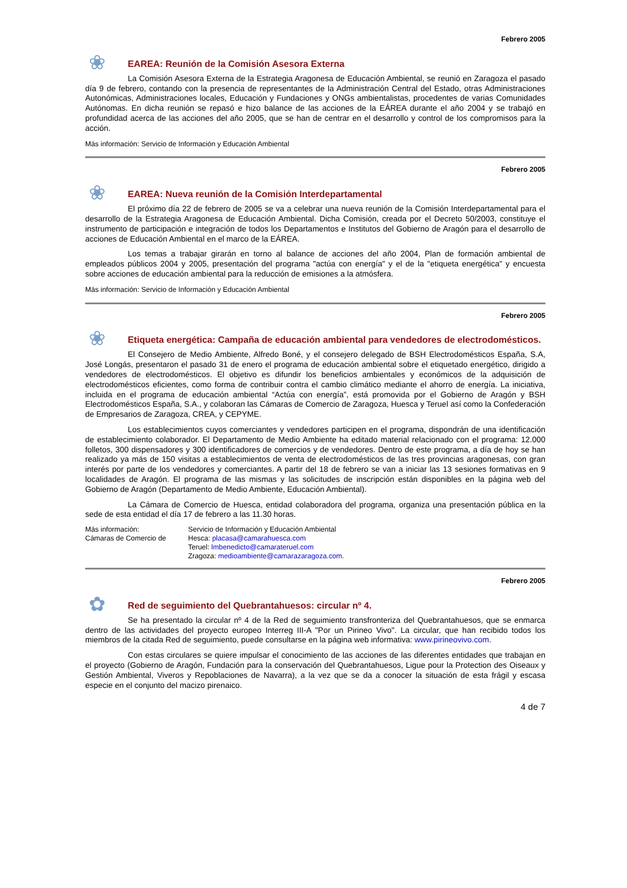Febrero 2005
❀
EAREA: Reunión de la Comisión Asesora Externa
La Comisión Asesora Externa de la Estrategia Aragonesa de Educación Ambiental, se reunió en Zaragoza el pasado día 9 de febrero, contando con la presencia de representantes de la Administración Central del Estado, otras Administraciones Autonómicas, Administraciones locales, Educación y Fundaciones y ONGs ambientalistas, procedentes de varias Comunidades Autónomas. En dicha reunión se repasó e hizo balance de las acciones de la EÁREA durante el año 2004 y se trabajó en profundidad acerca de las acciones del año 2005, que se han de centrar en el desarrollo y control de los compromisos para la acción.
Más información: Servicio de Información y Educación Ambiental
Febrero 2005
❀
EAREA: Nueva reunión de la Comisión Interdepartamental
El próximo día 22 de febrero de 2005 se va a celebrar una nueva reunión de la Comisión Interdepartamental para el desarrollo de la Estrategia Aragonesa de Educación Ambiental. Dicha Comisión, creada por el Decreto 50/2003, constituye el instrumento de participación e integración de todos los Departamentos e Institutos del Gobierno de Aragón para el desarrollo de acciones de Educación Ambiental en el marco de la EÁREA.
Los temas a trabajar girarán en torno al balance de acciones del año 2004, Plan de formación ambiental de empleados públicos 2004 y 2005, presentación del programa "actúa con energía" y el de la "etiqueta energética" y encuesta sobre acciones de educación ambiental para la reducción de emisiones a la atmósfera.
Más información: Servicio de Información y Educación Ambiental
Febrero 2005
❀
Etiqueta energética: Campaña de educación ambiental para vendedores de electrodomésticos.
El Consejero de Medio Ambiente, Alfredo Boné, y el consejero delegado de BSH Electrodomésticos España, S.A, José Longás, presentaron el pasado 31 de enero el programa de educación ambiental sobre el etiquetado energético, dirigido a vendedores de electrodomésticos. El objetivo es difundir los beneficios ambientales y económicos de la adquisición de electrodomésticos eficientes, como forma de contribuir contra el cambio climático mediante el ahorro de energía. La iniciativa, incluida en el programa de educación ambiental “Actúa con energía”, está promovida por el Gobierno de Aragón y BSH Electrodomésticos España, S.A., y colaboran las Cámaras de Comercio de Zaragoza, Huesca y Teruel así como la Confederación de Empresarios de Zaragoza, CREA, y CEPYME.
Los establecimientos cuyos comerciantes y vendedores participen en el programa, dispondrán de una identificación de establecimiento colaborador. El Departamento de Medio Ambiente ha editado material relacionado con el programa: 12.000 folletos, 300 dispensadores y 300 identificadores de comercios y de vendedores. Dentro de este programa, a día de hoy se han realizado ya más de 150 visitas a establecimientos de venta de electrodomésticos de las tres provincias aragonesas, con gran interés por parte de los vendedores y comerciantes. A partir del 18 de febrero se van a iniciar las 13 sesiones formativas en 9 localidades de Aragón. El programa de las mismas y las solicitudes de inscripción están disponibles en la página web del Gobierno de Aragón (Departamento de Medio Ambiente, Educación Ambiental).
La Cámara de Comercio de Huesca, entidad colaboradora del programa, organiza una presentación pública en la sede de esta entidad el día 17 de febrero a las 11.30 horas.
Más información:
Cámaras de Comercio de
Servicio de Información y Educación Ambiental
Hesca: placasa@camarahuesca.com
Teruel: lmbenedicto@camarateruel.com
Zragoza: medioambiente@camarazaragoza.com.
Febrero 2005
✿
Red de seguimiento del Quebrantahuesos: circular nº 4.
Se ha presentado la circular nº 4 de la Red de seguimiento transfronteriza del Quebrantahuesos, que se enmarca dentro de las actividades del proyecto europeo Interreg III-A "Por un Pirineo Vivo". La circular, que han recibido todos los miembros de la citada Red de seguimiento, puede consultarse en la página web informativa: www.pirineovivo.com.
Con estas circulares se quiere impulsar el conocimiento de las acciones de las diferentes entidades que trabajan en el proyecto (Gobierno de Aragón, Fundación para la conservación del Quebrantahuesos, Ligue pour la Protection des Oiseaux y Gestión Ambiental, Viveros y Repoblaciones de Navarra), a la vez que se da a conocer la situación de esta frágil y escasa especie en el conjunto del macizo pirenaico.
4 de 7